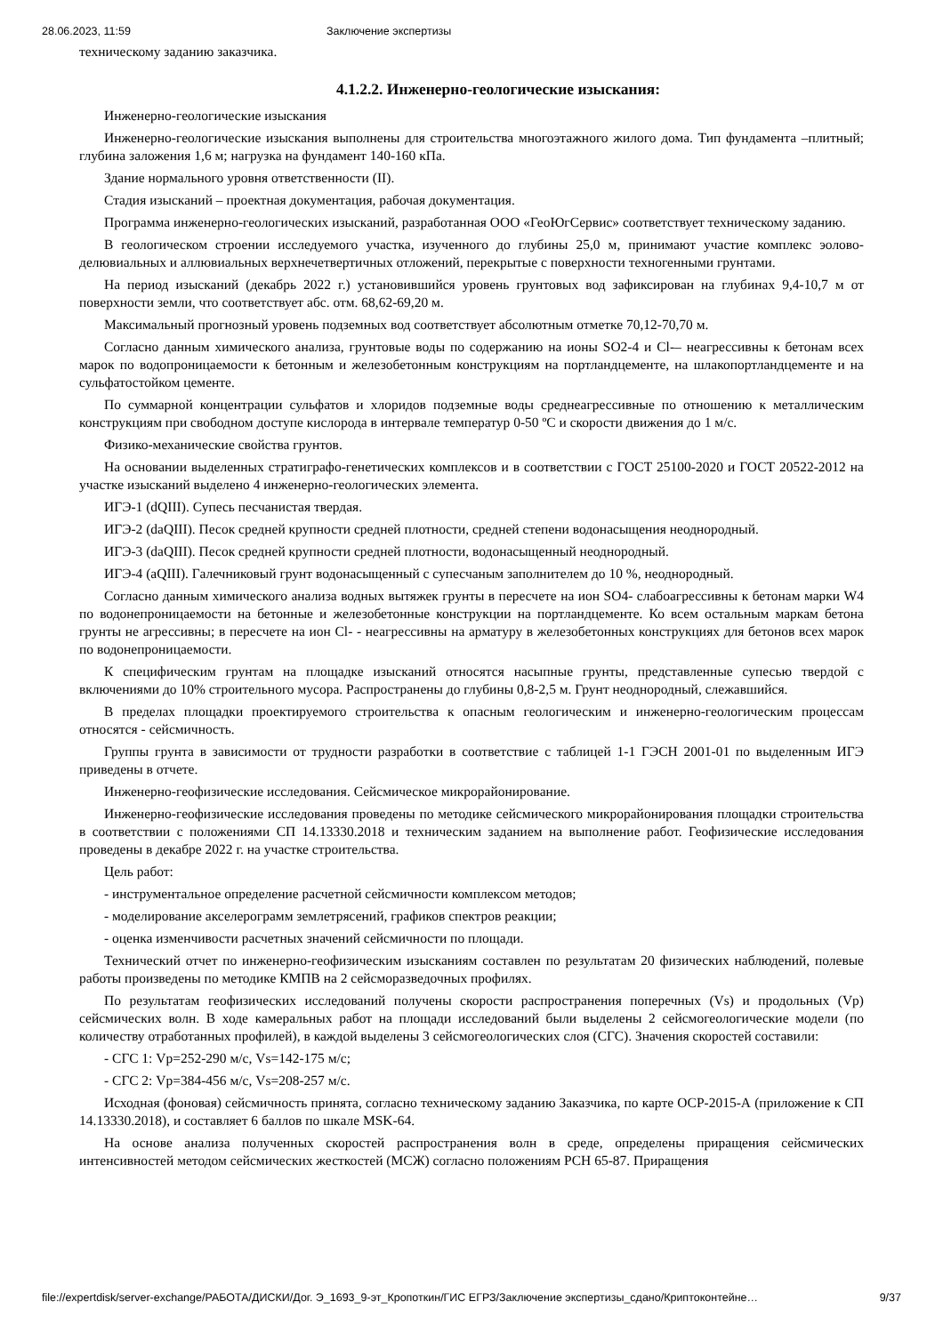28.06.2023, 11:59 Заключение экспертизы
техническому заданию заказчика.
4.1.2.2. Инженерно-геологические изыскания:
Инженерно-геологические изыскания
Инженерно-геологические изыскания выполнены для строительства многоэтажного жилого дома. Тип фундамента –плитный; глубина заложения 1,6 м; нагрузка на фундамент 140-160 кПа.
Здание нормального уровня ответственности (II).
Стадия изысканий – проектная документация, рабочая документация.
Программа инженерно-геологических изысканий, разработанная ООО «ГеоЮгСервис» соответствует техническому заданию.
В геологическом строении исследуемого участка, изученного до глубины 25,0 м, принимают участие комплекс эолово-делювиальных и аллювиальных верхнечетвертичных отложений, перекрытые с поверхности техногенными грунтами.
На период изысканий (декабрь 2022 г.) установившийся уровень грунтовых вод зафиксирован на глубинах 9,4-10,7 м от поверхности земли, что соответствует абс. отм. 68,62-69,20 м.
Максимальный прогнозный уровень подземных вод соответствует абсолютным отметке 70,12-70,70 м.
Согласно данным химического анализа, грунтовые воды по содержанию на ионы SO2-4 и Cl-– неагрессивны к бетонам всех марок по водопроницаемости к бетонным и железобетонным конструкциям на портландцементе, на шлакопортландцементе и на сульфатостойком цементе.
По суммарной концентрации сульфатов и хлоридов подземные воды среднеагрессивные по отношению к металлическим конструкциям при свободном доступе кислорода в интервале температур 0-50 ºС и скорости движения до 1 м/с.
Физико-механические свойства грунтов.
На основании выделенных стратиграфо-генетических комплексов и в соответствии с ГОСТ 25100-2020 и ГОСТ 20522-2012 на участке изысканий выделено 4 инженерно-геологических элемента.
ИГЭ-1 (dQIII). Супесь песчанистая твердая.
ИГЭ-2 (daQIII). Песок средней крупности средней плотности, средней степени водонасыщения неоднородный.
ИГЭ-3 (daQIII). Песок средней крупности средней плотности, водонасыщенный неоднородный.
ИГЭ-4 (aQIII). Галечниковый грунт водонасыщенный с супесчаным заполнителем до 10 %, неоднородный.
Согласно данным химического анализа водных вытяжек грунты в пересчете на ион SO4- слабоагрессивны к бетонам марки W4 по водонепроницаемости на бетонные и железобетонные конструкции на портландцементе. Ко всем остальным маркам бетона грунты не агрессивны; в пересчете на ион Cl- - неагрессивны на арматуру в железобетонных конструкциях для бетонов всех марок по водонепроницаемости.
К специфическим грунтам на площадке изысканий относятся насыпные грунты, представленные супесью твердой с включениями до 10% строительного мусора. Распространены до глубины 0,8-2,5 м. Грунт неоднородный, слежавшийся.
В пределах площадки проектируемого строительства к опасным геологическим и инженерно-геологическим процессам относятся - сейсмичность.
Группы грунта в зависимости от трудности разработки в соответствие с таблицей 1-1 ГЭСН 2001-01 по выделенным ИГЭ приведены в отчете.
Инженерно-геофизические исследования. Сейсмическое микрорайонирование.
Инженерно-геофизические исследования проведены по методике сейсмического микрорайонирования площадки строительства в соответствии с положениями СП 14.13330.2018 и техническим заданием на выполнение работ. Геофизические исследования проведены в декабре 2022 г. на участке строительства.
Цель работ:
- инструментальное определение расчетной сейсмичности комплексом методов;
- моделирование акселерограмм землетрясений, графиков спектров реакции;
- оценка изменчивости расчетных значений сейсмичности по площади.
Технический отчет по инженерно-геофизическим изысканиям составлен по результатам 20 физических наблюдений, полевые работы произведены по методике КМПВ на 2 сейсморазведочных профилях.
По результатам геофизических исследований получены скорости распространения поперечных (Vs) и продольных (Vp) сейсмических волн. В ходе камеральных работ на площади исследований были выделены 2 сейсмогеологические модели (по количеству отработанных профилей), в каждой выделены 3 сейсмогеологических слоя (СГС). Значения скоростей составили:
- СГС 1: Vp=252-290 м/с, Vs=142-175 м/с;
- СГС 2: Vp=384-456 м/с, Vs=208-257 м/с.
Исходная (фоновая) сейсмичность принята, согласно техническому заданию Заказчика, по карте ОСР-2015-А (приложение к СП 14.13330.2018), и составляет 6 баллов по шкале MSK-64.
На основе анализа полученных скоростей распространения волн в среде, определены приращения сейсмических интенсивностей методом сейсмических жесткостей (МСЖ) согласно положениям РСН 65-87. Приращения
file://expertdisk/server-exchange/РАБОТА/ДИСКИ/Дог. Э_1693_9-эт_Кропоткин/ГИС ЕГРЗ/Заключение экспертизы_сдано/Криптоконтейне… 9/37